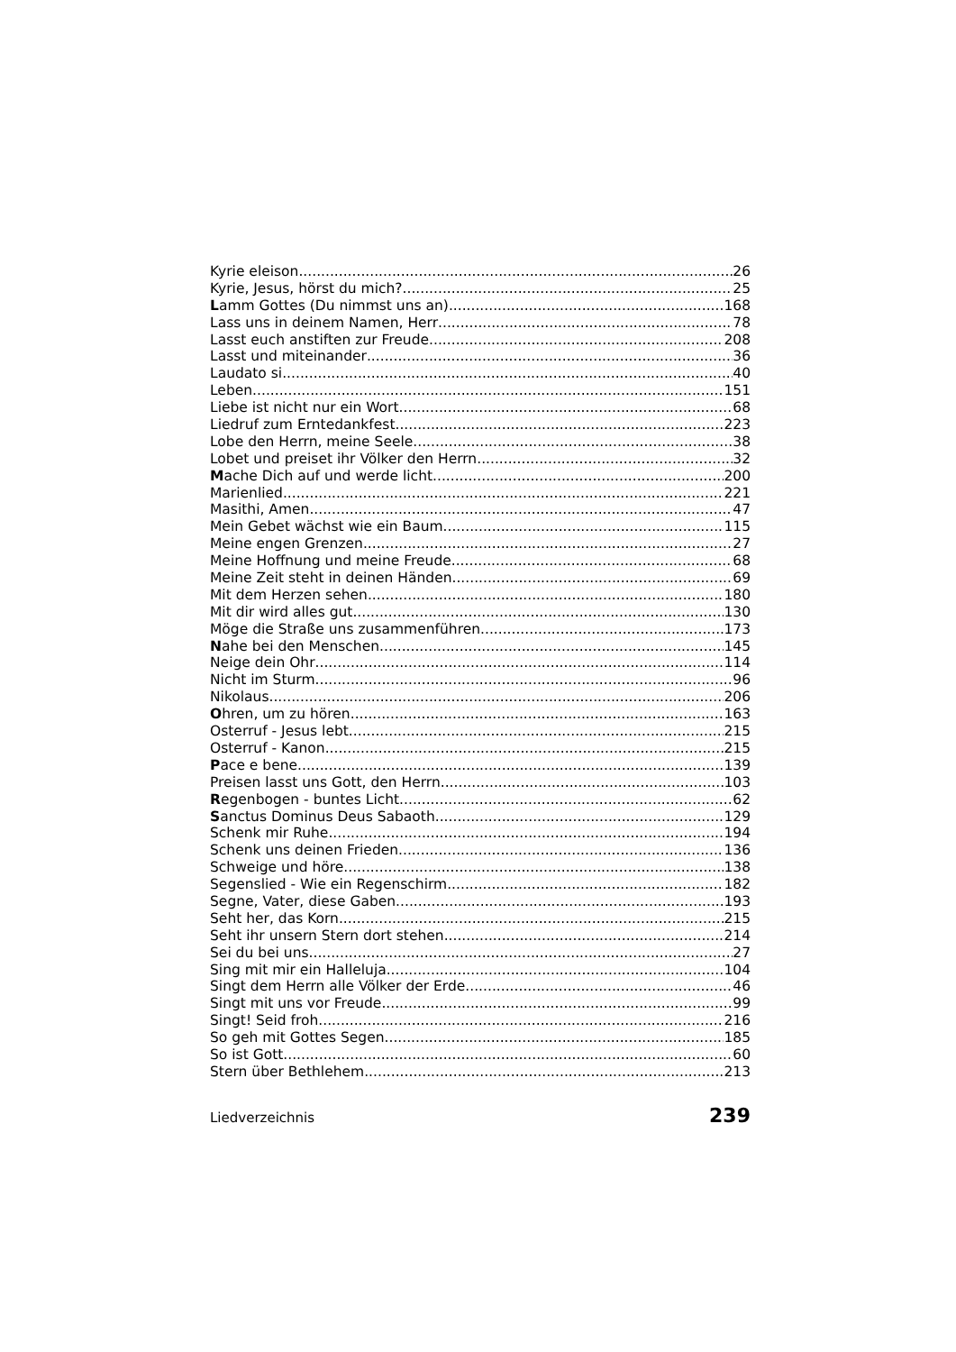Kyrie eleison 26
Kyrie, Jesus, hörst du mich? 25
Lamm Gottes (Du nimmst uns an) 168
Lass uns in deinem Namen, Herr 78
Lasst euch anstiften zur Freude 208
Lasst und miteinander 36
Laudato si 40
Leben 151
Liebe ist nicht nur ein Wort 68
Liedruf zum Erntedankfest 223
Lobe den Herrn, meine Seele 38
Lobet und preiset ihr Völker den Herrn 32
Mache Dich auf und werde licht 200
Marienlied 221
Masithi, Amen 47
Mein Gebet wächst wie ein Baum 115
Meine engen Grenzen 27
Meine Hoffnung und meine Freude 68
Meine Zeit steht in deinen Händen 69
Mit dem Herzen sehen 180
Mit dir wird alles gut 130
Möge die Straße uns zusammenführen 173
Nahe bei den Menschen 145
Neige dein Ohr 114
Nicht im Sturm 96
Nikolaus 206
Ohren, um zu hören 163
Osterruf - Jesus lebt 215
Osterruf - Kanon 215
Pace e bene 139
Preisen lasst uns Gott, den Herrn 103
Regenbogen - buntes Licht 62
Sanctus Dominus Deus Sabaoth 129
Schenk mir Ruhe 194
Schenk uns deinen Frieden 136
Schweige und höre 138
Segenslied - Wie ein Regenschirm 182
Segne, Vater, diese Gaben 193
Seht her, das Korn 215
Seht ihr unsern Stern dort stehen 214
Sei du bei uns 27
Sing mit mir ein Halleluja 104
Singt dem Herrn alle Völker der Erde 46
Singt mit uns vor Freude 99
Singt! Seid froh 216
So geh mit Gottes Segen 185
So ist Gott 60
Stern über Bethlehem 213
Liedverzeichnis 239